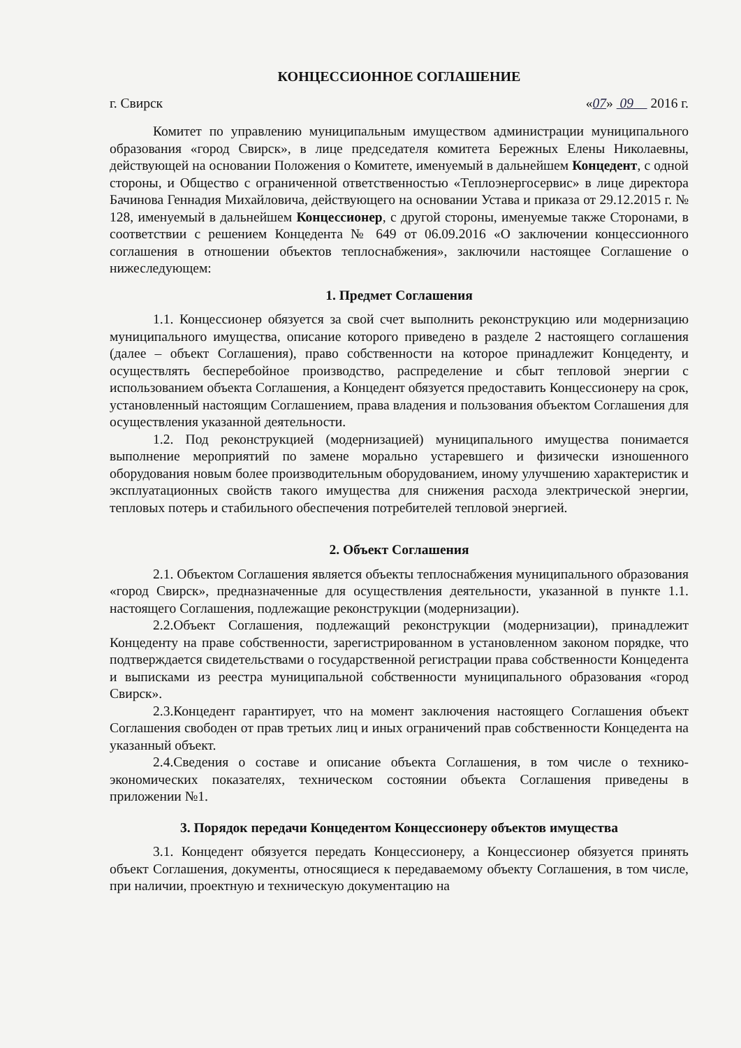КОНЦЕССИОННОЕ СОГЛАШЕНИЕ
г. Свирск «07» 09 2016 г.
Комитет по управлению муниципальным имуществом администрации муниципального образования «город Свирск», в лице председателя комитета Бережных Елены Николаевны, действующей на основании Положения о Комитете, именуемый в дальнейшем Концедент, с одной стороны, и Общество с ограниченной ответственностью «Теплоэнергосервис» в лице директора Бачинова Геннадия Михайловича, действующего на основании Устава и приказа от 29.12.2015 г. № 128, именуемый в дальнейшем Концессионер, с другой стороны, именуемые также Сторонами, в соответствии с решением Концедента № 649 от 06.09.2016 «О заключении концессионного соглашения в отношении объектов теплоснабжения», заключили настоящее Соглашение о нижеследующем:
1. Предмет Соглашения
1.1. Концессионер обязуется за свой счет выполнить реконструкцию или модернизацию муниципального имущества, описание которого приведено в разделе 2 настоящего соглашения (далее – объект Соглашения), право собственности на которое принадлежит Концеденту, и осуществлять бесперебойное производство, распределение и сбыт тепловой энергии с использованием объекта Соглашения, а Концедент обязуется предоставить Концессионеру на срок, установленный настоящим Соглашением, права владения и пользования объектом Соглашения для осуществления указанной деятельности.
1.2. Под реконструкцией (модернизацией) муниципального имущества понимается выполнение мероприятий по замене морально устаревшего и физически изношенного оборудования новым более производительным оборудованием, иному улучшению характеристик и эксплуатационных свойств такого имущества для снижения расхода электрической энергии, тепловых потерь и стабильного обеспечения потребителей тепловой энергией.
2. Объект Соглашения
2.1. Объектом Соглашения является объекты теплоснабжения муниципального образования «город Свирск», предназначенные для осуществления деятельности, указанной в пункте 1.1. настоящего Соглашения, подлежащие реконструкции (модернизации).
2.2.Объект Соглашения, подлежащий реконструкции (модернизации), принадлежит Концеденту на праве собственности, зарегистрированном в установленном законом порядке, что подтверждается свидетельствами о государственной регистрации права собственности Концедента и выписками из реестра муниципальной собственности муниципального образования «город Свирск».
2.3.Концедент гарантирует, что на момент заключения настоящего Соглашения объект Соглашения свободен от прав третьих лиц и иных ограничений прав собственности Концедента на указанный объект.
2.4.Сведения о составе и описание объекта Соглашения, в том числе о технико-экономических показателях, техническом состоянии объекта Соглашения приведены в приложении №1.
3. Порядок передачи Концедентом Концессионеру объектов имущества
3.1. Концедент обязуется передать Концессионеру, а Концессионер обязуется принять объект Соглашения, документы, относящиеся к передаваемому объекту Соглашения, в том числе, при наличии, проектную и техническую документацию на